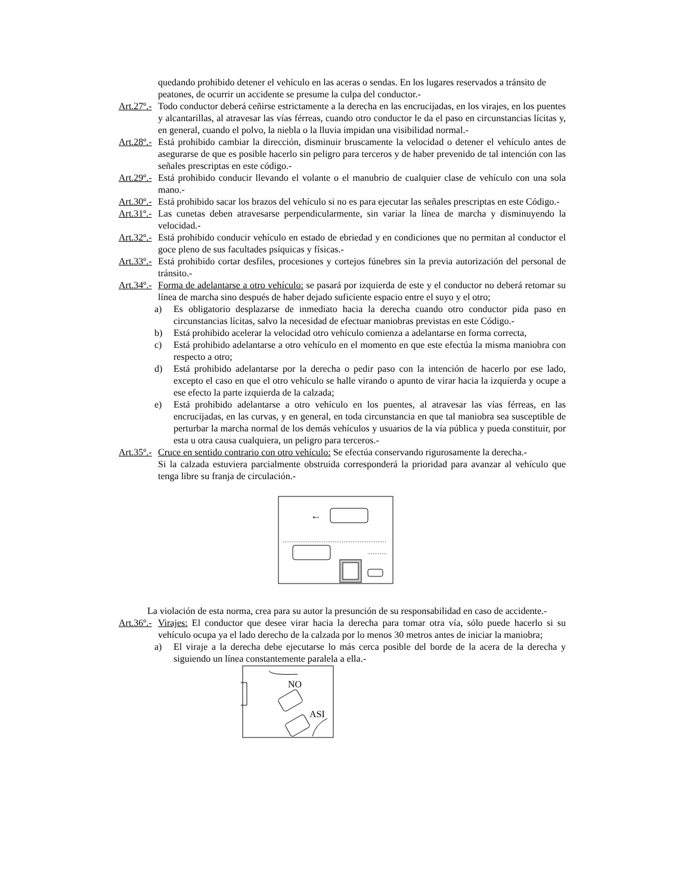quedando prohibido detener el vehículo en las aceras o sendas. En los lugares reservados a tránsito de peatones, de ocurrir un accidente se presume la culpa del conductor.-
Art.27º.- Todo conductor deberá ceñirse estrictamente a la derecha en las encrucijadas, en los virajes, en los puentes y alcantarillas, al atravesar las vías férreas, cuando otro conductor le da el paso en circunstancias lícitas y, en general, cuando el polvo, la niebla o la lluvia impidan una visibilidad normal.-
Art.28º.- Está prohibido cambiar la dirección, disminuir bruscamente la velocidad o detener el vehículo antes de asegurarse de que es posible hacerlo sin peligro para terceros y de haber prevenido de tal intención con las señales prescriptas en este código.-
Art.29º.- Está prohibido conducir llevando el volante o el manubrio de cualquier clase de vehículo con una sola mano.-
Art.30º.- Está prohibido sacar los brazos del vehículo si no es para ejecutar las señales prescriptas en este Código.-
Art.31º.- Las cunetas deben atravesarse perpendicularmente, sin variar la línea de marcha y disminuyendo la velocidad.-
Art.32º.- Está prohibido conducir vehículo en estado de ebriedad y en condiciones que no permitan al conductor el goce pleno de sus facultades psíquicas y físicas.-
Art.33º.- Está prohibido cortar desfiles, procesiones y cortejos fúnebres sin la previa autorización del personal de tránsito.-
Art.34º.- Forma de adelantarse a otro vehículo: se pasará por izquierda de este y el conductor no deberá retomar su línea de marcha sino después de haber dejado suficiente espacio entre el suyo y el otro;
a) Es obligatorio desplazarse de inmediato hacia la derecha cuando otro conductor pida paso en circunstancias lícitas, salvo la necesidad de efectuar maniobras previstas en este Código.-
b) Está prohibido acelerar la velocidad otro vehículo comienza a adelantarse en forma correcta,
c) Está prohibido adelantarse a otro vehículo en el momento en que este efectúa la misma maniobra con respecto a otro;
d) Está prohibido adelantarse por la derecha o pedir paso con la intención de hacerlo por ese lado, excepto el caso en que el otro vehículo se halle virando o apunto de virar hacia la izquierda y ocupe a ese efecto la parte izquierda de la calzada;
e) Está prohibido adelantarse a otro vehículo en los puentes, al atravesar las vías férreas, en las encrucijadas, en las curvas, y en general, en toda circunstancia en que tal maniobra sea susceptible de perturbar la marcha normal de los demás vehículos y usuarios de la vía pública y pueda constituir, por esta u otra causa cualquiera, un peligro para terceros.-
Art.35º.- Cruce en sentido contrario con otro vehículo: Se efectúa conservando rigurosamente la derecha.-
Si la calzada estuviera parcialmente obstruida corresponderá la prioridad para avanzar al vehículo que tenga libre su franja de circulación.-
←
La violación de esta norma, crea para su autor la presunción de su responsabilidad en caso de accidente.-
Art.36º.- Virajes: El conductor que desee virar hacia la derecha para tomar otra vía, sólo puede hacerlo si su vehículo ocupa ya el lado derecho de la calzada por lo menos 30 metros antes de iniciar la maniobra;
a) El viraje a la derecha debe ejecutarse lo más cerca posible del borde de la acera de la derecha y siguiendo un línea constantemente paralela a ella.-
NO
ASI